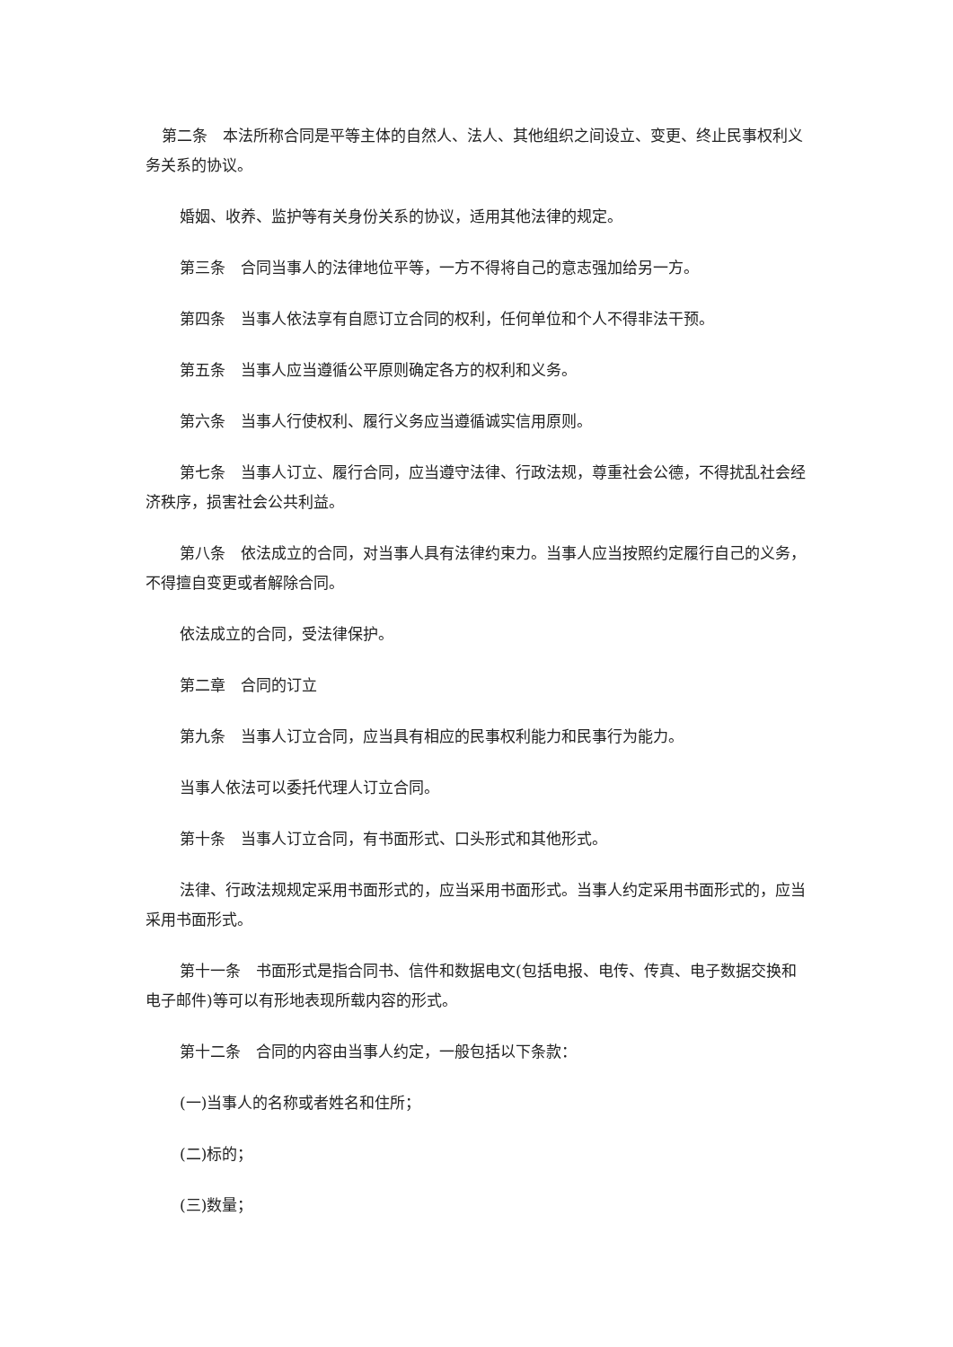第二条　本法所称合同是平等主体的自然人、法人、其他组织之间设立、变更、终止民事权利义务关系的协议。
婚姻、收养、监护等有关身份关系的协议，适用其他法律的规定。
第三条　合同当事人的法律地位平等，一方不得将自己的意志强加给另一方。
第四条　当事人依法享有自愿订立合同的权利，任何单位和个人不得非法干预。
第五条　当事人应当遵循公平原则确定各方的权利和义务。
第六条　当事人行使权利、履行义务应当遵循诚实信用原则。
第七条　当事人订立、履行合同，应当遵守法律、行政法规，尊重社会公德，不得扰乱社会经济秩序，损害社会公共利益。
第八条　依法成立的合同，对当事人具有法律约束力。当事人应当按照约定履行自己的义务，不得擅自变更或者解除合同。
依法成立的合同，受法律保护。
第二章　合同的订立
第九条　当事人订立合同，应当具有相应的民事权利能力和民事行为能力。
当事人依法可以委托代理人订立合同。
第十条　当事人订立合同，有书面形式、口头形式和其他形式。
法律、行政法规规定采用书面形式的，应当采用书面形式。当事人约定采用书面形式的，应当采用书面形式。
第十一条　书面形式是指合同书、信件和数据电文(包括电报、电传、传真、电子数据交换和电子邮件)等可以有形地表现所载内容的形式。
第十二条　合同的内容由当事人约定，一般包括以下条款：
(一)当事人的名称或者姓名和住所；
(二)标的；
(三)数量；